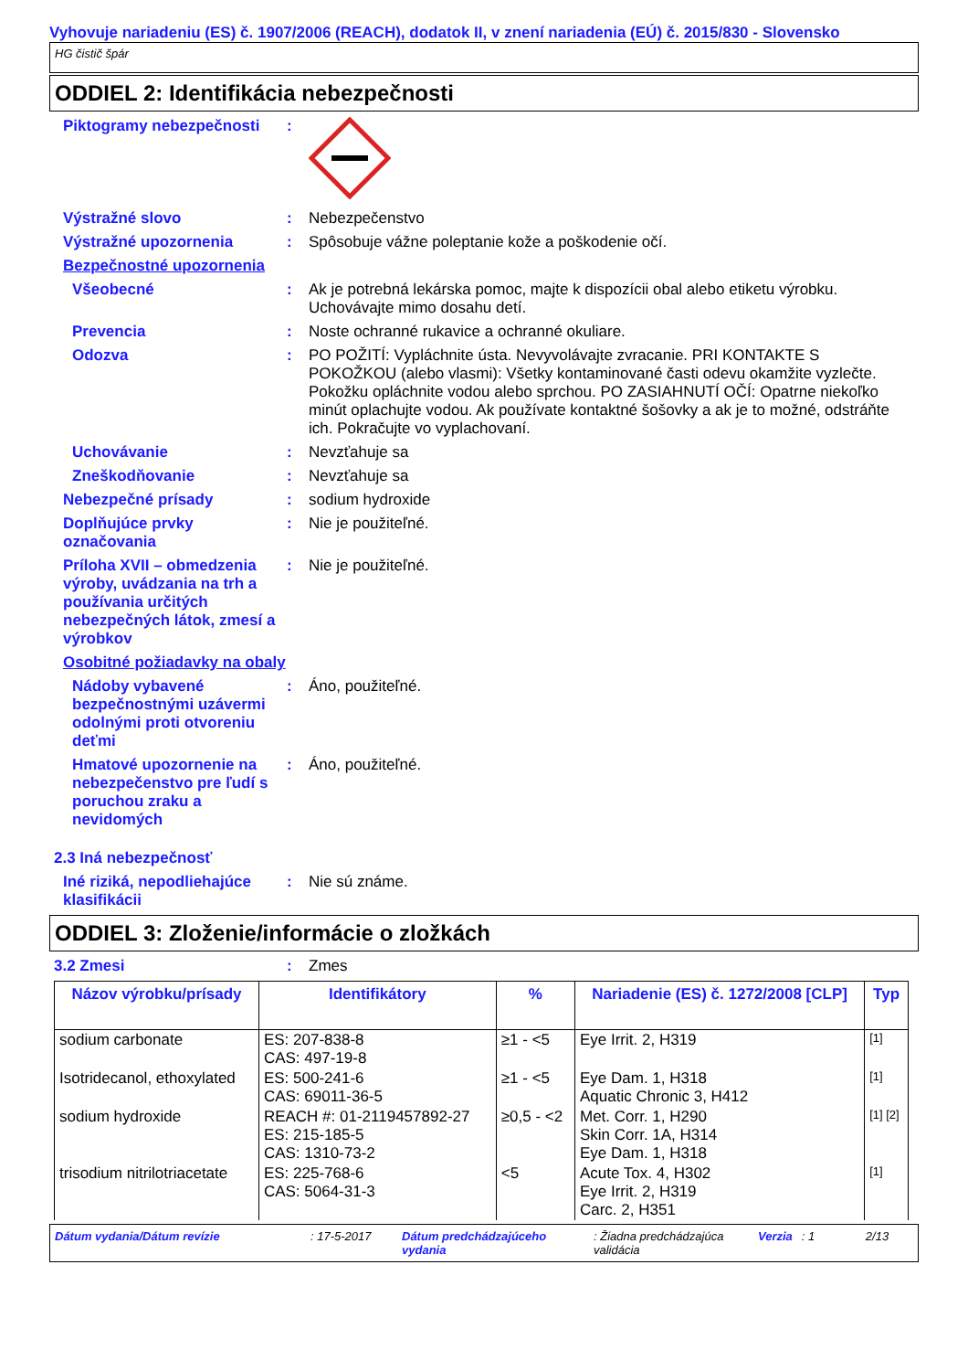Vyhovuje nariadeniu (ES) č. 1907/2006 (REACH), dodatok II, v znení nariadenia (EÚ) č. 2015/830 - Slovensko
HG čistič špár
ODDIEL 2: Identifikácia nebezpečnosti
Piktogramy nebezpečnosti :
Výstražné slovo : Nebezpečenstvo
Výstražné upozornenia : Spôsobuje vážne poleptanie kože a poškodenie očí.
Bezpečnostné upozornenia
Všeobecné : Ak je potrebná lekárska pomoc, majte k dispozícii obal alebo etiketu výrobku. Uchovávajte mimo dosahu detí.
Prevencia : Noste ochranné rukavice a ochranné okuliare.
Odozva : PO POŽITÍ: Vypláchnite ústa. Nevyvolávajte zvracanie. PRI KONTAKTE S POKOŽKOU (alebo vlasmi): Všetky kontaminované časti odevu okamžite vyzlečte. Pokožku opláchnite vodou alebo sprchou. PO ZASIAHNUTÍ OČÍ: Opatrne niekoľko minút oplachujte vodou. Ak používate kontaktné šošovky a ak je to možné, odstráňte ich. Pokračujte vo vyplachovaní.
Uchovávanie : Nevzťahuje sa
Zneškodňovanie : Nevzťahuje sa
Nebezpečné prísady : sodium hydroxide
Doplňujúce prvky označovania
: Nie je použiteľné.
Príloha XVII – obmedzenia výroby, uvádzania na trh a používania určitých nebezpečných látok, zmesí a výrobkov
: Nie je použiteľné.
Osobitné požiadavky na obaly
Nádoby vybavené bezpečnostnými uzávermi odolnými proti otvoreniu deťmi
: Áno, použiteľné.
Hmatové upozornenie na nebezpečenstvo pre ľudí s poruchou zraku a nevidomých
: Áno, použiteľné.
2.3 Iná nebezpečnosť
Iné riziká, nepodliehajúce klasifikácii
: Nie sú známe.
ODDIEL 3: Zloženie/informácie o zložkách
3.2 Zmesi : Zmes
| Názov výrobku/prísady | Identifikátory | % | Nariadenie (ES) č. 1272/2008 [CLP] | Typ |
| --- | --- | --- | --- | --- |
| sodium carbonate | ES: 207-838-8 CAS: 497-19-8 | ≥1 - <5 | Eye Irrit. 2, H319 | [1] |
| Isotridecanol, ethoxylated | ES: 500-241-6 CAS: 69011-36-5 | ≥1 - <5 | Eye Dam. 1, H318 Aquatic Chronic 3, H412 | [1] |
| sodium hydroxide | REACH #: 01-2119457892-27 ES: 215-185-5 CAS: 1310-73-2 | ≥0,5 - <2 | Met. Corr. 1, H290 Skin Corr. 1A, H314 Eye Dam. 1, H318 | [1] [2] |
| trisodium nitrilotriacetate | ES: 225-768-6 CAS: 5064-31-3 | <5 | Acute Tox. 4, H302 Eye Irrit. 2, H319 Carc. 2, H351 | [1] |
Dátum vydania/Dátum revízie: 17-5-2017 Dátum predchádzajúceho vydania: Žiadna predchádzajúca validácia Verzia: 1 2/13